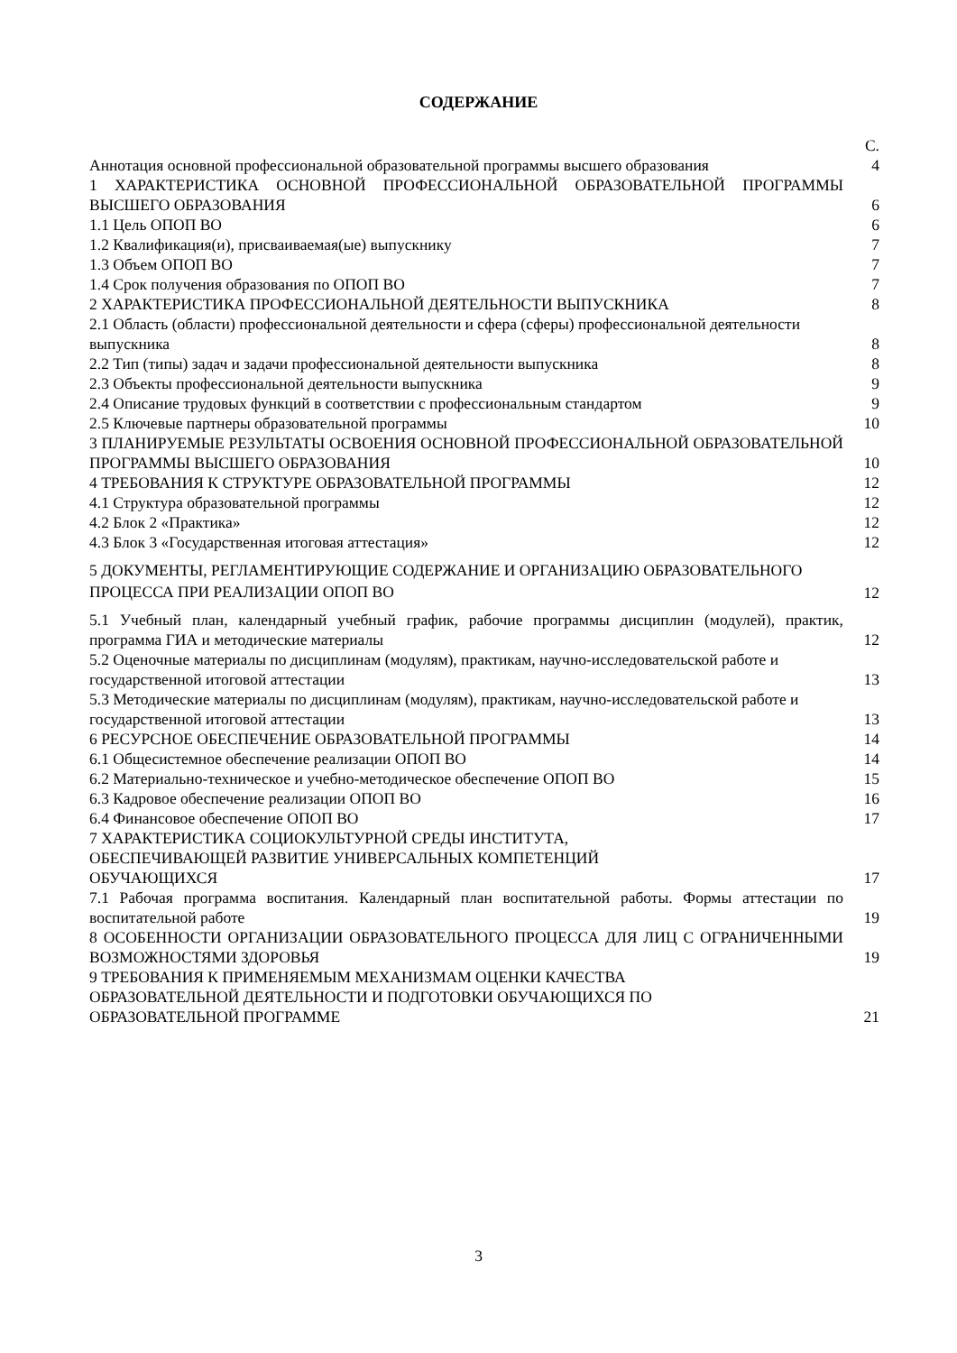СОДЕРЖАНИЕ
| | С. |
| Аннотация основной профессиональной образовательной программы высшего образования | 4 |
| 1 ХАРАКТЕРИСТИКА ОСНОВНОЙ ПРОФЕССИОНАЛЬНОЙ ОБРАЗОВАТЕЛЬНОЙ ПРОГРАММЫ ВЫСШЕГО ОБРАЗОВАНИЯ | 6 |
| 1.1 Цель ОПОП ВО | 6 |
| 1.2 Квалификация(и), присваиваемая(ые) выпускнику | 7 |
| 1.3 Объем ОПОП ВО | 7 |
| 1.4 Срок получения образования по ОПОП ВО | 7 |
| 2 ХАРАКТЕРИСТИКА ПРОФЕССИОНАЛЬНОЙ ДЕЯТЕЛЬНОСТИ ВЫПУСКНИКА | 8 |
| 2.1 Область (области) профессиональной деятельности и сфера (сферы) профессиональной деятельности выпускника | 8 |
| 2.2 Тип (типы) задач и задачи профессиональной деятельности выпускника | 8 |
| 2.3 Объекты профессиональной деятельности выпускника | 9 |
| 2.4 Описание трудовых функций в соответствии с профессиональным стандартом | 9 |
| 2.5 Ключевые партнеры образовательной программы | 10 |
| 3 ПЛАНИРУЕМЫЕ РЕЗУЛЬТАТЫ ОСВОЕНИЯ ОСНОВНОЙ ПРОФЕССИОНАЛЬНОЙ ОБРАЗОВАТЕЛЬНОЙ ПРОГРАММЫ ВЫСШЕГО ОБРАЗОВАНИЯ | 10 |
| 4 ТРЕБОВАНИЯ К СТРУКТУРЕ ОБРАЗОВАТЕЛЬНОЙ ПРОГРАММЫ | 12 |
| 4.1 Структура образовательной программы | 12 |
| 4.2 Блок 2 «Практика» | 12 |
| 4.3 Блок 3 «Государственная итоговая аттестация» | 12 |
| 5 ДОКУМЕНТЫ, РЕГЛАМЕНТИРУЮЩИЕ СОДЕРЖАНИЕ И ОРГАНИЗАЦИЮ ОБРАЗОВАТЕЛЬНОГО ПРОЦЕССА ПРИ РЕАЛИЗАЦИИ ОПОП ВО | 12 |
| 5.1 Учебный план, календарный учебный график, рабочие программы дисциплин (модулей), практик, программа ГИА и методические материалы | 12 |
| 5.2 Оценочные материалы по дисциплинам (модулям), практикам, научно-исследовательской работе и государственной итоговой аттестации | 13 |
| 5.3 Методические материалы по дисциплинам (модулям), практикам, научно-исследовательской работе и государственной итоговой аттестации | 13 |
| 6 РЕСУРСНОЕ ОБЕСПЕЧЕНИЕ ОБРАЗОВАТЕЛЬНОЙ ПРОГРАММЫ | 14 |
| 6.1 Общесистемное обеспечение реализации ОПОП ВО | 14 |
| 6.2 Материально-техническое и учебно-методическое обеспечение ОПОП ВО | 15 |
| 6.3 Кадровое обеспечение реализации ОПОП ВО | 16 |
| 6.4 Финансовое обеспечение ОПОП ВО | 17 |
| 7 ХАРАКТЕРИСТИКА СОЦИОКУЛЬТУРНОЙ СРЕДЫ ИНСТИТУТА, ОБЕСПЕЧИВАЮЩЕЙ РАЗВИТИЕ УНИВЕРСАЛЬНЫХ КОМПЕТЕНЦИЙ ОБУЧАЮЩИХСЯ | 17 |
| 7.1 Рабочая программа воспитания. Календарный план воспитательной работы. Формы аттестации по воспитательной работе | 19 |
| 8 ОСОБЕННОСТИ ОРГАНИЗАЦИИ ОБРАЗОВАТЕЛЬНОГО ПРОЦЕССА ДЛЯ ЛИЦ С ОГРАНИЧЕННЫМИ ВОЗМОЖНОСТЯМИ ЗДОРОВЬЯ | 19 |
| 9 ТРЕБОВАНИЯ К ПРИМЕНЯЕМЫМ МЕХАНИЗМАМ ОЦЕНКИ КАЧЕСТВА ОБРАЗОВАТЕЛЬНОЙ ДЕЯТЕЛЬНОСТИ И ПОДГОТОВКИ ОБУЧАЮЩИХСЯ ПО ОБРАЗОВАТЕЛЬНОЙ ПРОГРАММЕ | 21 |
3